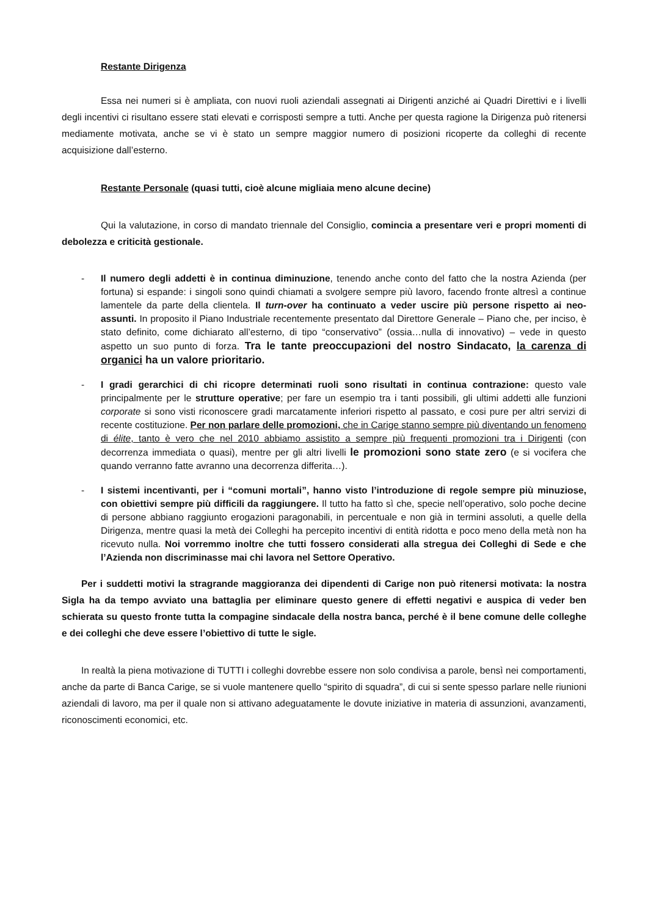Restante Dirigenza
Essa nei numeri si è ampliata, con nuovi ruoli aziendali assegnati ai Dirigenti anziché ai Quadri Direttivi e i livelli degli incentivi ci risultano essere stati elevati e corrisposti sempre a tutti. Anche per questa ragione la Dirigenza può ritenersi mediamente motivata, anche se vi è stato un sempre maggior numero di posizioni ricoperte da colleghi di recente acquisizione dall’esterno.
Restante Personale (quasi tutti, cioè alcune migliaia meno alcune decine)
Qui la valutazione, in corso di mandato triennale del Consiglio, comincia a presentare veri e propri momenti di debolezza e criticità gestionale.
- Il numero degli addetti è in continua diminuzione, tenendo anche conto del fatto che la nostra Azienda (per fortuna) si espande: i singoli sono quindi chiamati a svolgere sempre più lavoro, facendo fronte altresì a continue lamentele da parte della clientela. Il turn-over ha continuato a veder uscire più persone rispetto ai neo-assunti. In proposito il Piano Industriale recentemente presentato dal Direttore Generale – Piano che, per inciso, è stato definito, come dichiarato all’esterno, di tipo “conservativo” (ossia…nulla di innovativo) – vede in questo aspetto un suo punto di forza. Tra le tante preoccupazioni del nostro Sindacato, la carenza di organici ha un valore prioritario.
- I gradi gerarchici di chi ricopre determinati ruoli sono risultati in continua contrazione: questo vale principalmente per le strutture operative; per fare un esempio tra i tanti possibili, gli ultimi addetti alle funzioni corporate si sono visti riconoscere gradi marcatamente inferiori rispetto al passato, e cosi pure per altri servizi di recente costituzione. Per non parlare delle promozioni, che in Carige stanno sempre più diventando un fenomeno di élite, tanto è vero che nel 2010 abbiamo assistito a sempre più frequenti promozioni tra i Dirigenti (con decorrenza immediata o quasi), mentre per gli altri livelli le promozioni sono state zero (e si vocifera che quando verranno fatte avranno una decorrenza differita…).
- I sistemi incentivanti, per i “comuni mortali”, hanno visto l’introduzione di regole sempre più minuziose, con obiettivi sempre più difficili da raggiungere. Il tutto ha fatto sì che, specie nell’operativo, solo poche decine di persone abbiano raggiunto erogazioni paragonabili, in percentuale e non già in termini assoluti, a quelle della Dirigenza, mentre quasi la metà dei Colleghi ha percepito incentivi di entità ridotta e poco meno della metà non ha ricevuto nulla. Noi vorremmo inoltre che tutti fossero considerati alla stregua dei Colleghi di Sede e che l’Azienda non discriminasse mai chi lavora nel Settore Operativo.
Per i suddetti motivi la stragrande maggioranza dei dipendenti di Carige non può ritenersi motivata: la nostra Sigla ha da tempo avviato una battaglia per eliminare questo genere di effetti negativi e auspica di veder ben schierata su questo fronte tutta la compagine sindacale della nostra banca, perché è il bene comune delle colleghe e dei colleghi che deve essere l’obiettivo di tutte le sigle.
In realtà la piena motivazione di TUTTI i colleghi dovrebbe essere non solo condivisa a parole, bensì nei comportamenti, anche da parte di Banca Carige, se si vuole mantenere quello “spirito di squadra”, di cui si sente spesso parlare nelle riunioni aziendali di lavoro, ma per il quale non si attivano adeguatamente le dovute iniziative in materia di assunzioni, avanzamenti, riconoscimenti economici, etc.